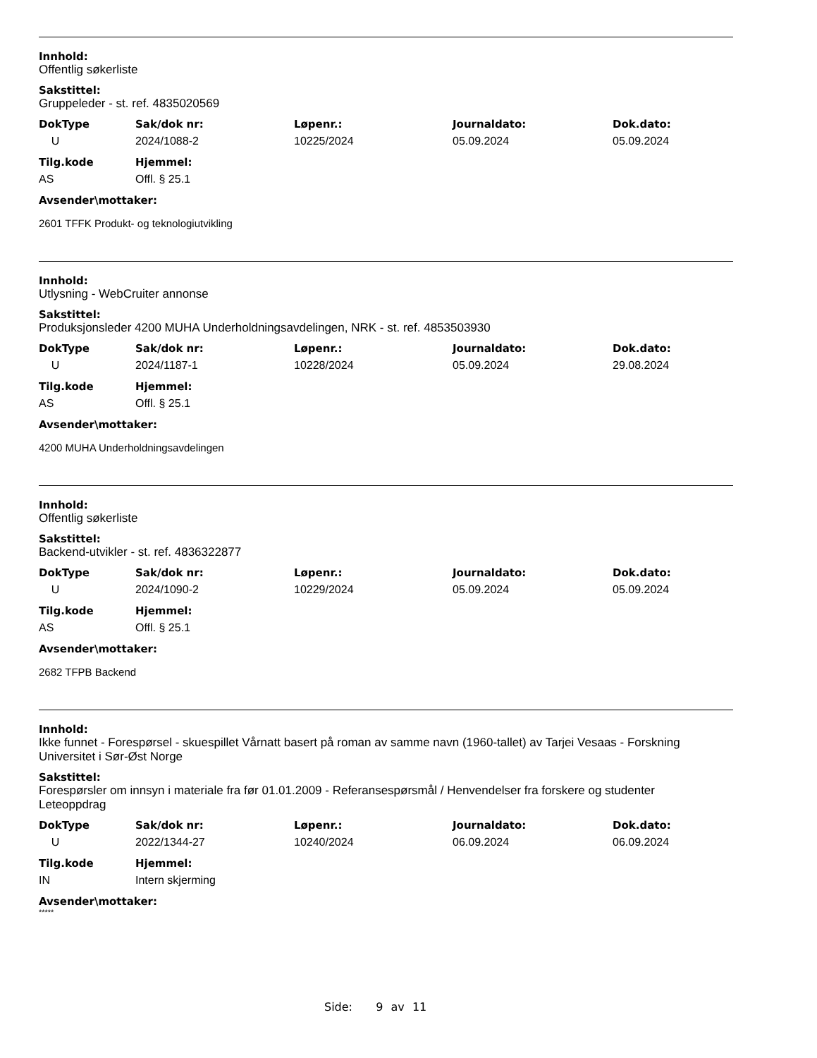Innhold:
Offentlig søkerliste
Sakstittel:
Gruppeleder - st. ref. 4835020569
| DokType | Sak/dok nr: | Løpenr.: | Journaldato: | Dok.dato: |
| --- | --- | --- | --- | --- |
| U | 2024/1088-2 | 10225/2024 | 05.09.2024 | 05.09.2024 |
| Tilg.kode | Hjemmel: |
| --- | --- |
| AS | Offl. § 25.1 |
Avsender\mottaker:
2601 TFFK Produkt- og teknologiutvikling
Innhold:
Utlysning - WebCruiter annonse
Sakstittel:
Produksjonsleder 4200 MUHA Underholdningsavdelingen, NRK - st. ref. 4853503930
| DokType | Sak/dok nr: | Løpenr.: | Journaldato: | Dok.dato: |
| --- | --- | --- | --- | --- |
| U | 2024/1187-1 | 10228/2024 | 05.09.2024 | 29.08.2024 |
| Tilg.kode | Hjemmel: |
| --- | --- |
| AS | Offl. § 25.1 |
Avsender\mottaker:
4200 MUHA Underholdningsavdelingen
Innhold:
Offentlig søkerliste
Sakstittel:
Backend-utvikler - st. ref. 4836322877
| DokType | Sak/dok nr: | Løpenr.: | Journaldato: | Dok.dato: |
| --- | --- | --- | --- | --- |
| U | 2024/1090-2 | 10229/2024 | 05.09.2024 | 05.09.2024 |
| Tilg.kode | Hjemmel: |
| --- | --- |
| AS | Offl. § 25.1 |
Avsender\mottaker:
2682 TFPB Backend
Innhold:
Ikke funnet - Forespørsel - skuespillet Vårnatt basert på roman av samme navn (1960-tallet) av Tarjei Vesaas - Forskning Universitet i Sør-Øst Norge
Sakstittel:
Forespørsler om innsyn i materiale fra før 01.01.2009 - Referansespørsmål / Henvendelser fra forskere og studenter
Leteoppdrag
| DokType | Sak/dok nr: | Løpenr.: | Journaldato: | Dok.dato: |
| --- | --- | --- | --- | --- |
| U | 2022/1344-27 | 10240/2024 | 06.09.2024 | 06.09.2024 |
| Tilg.kode | Hjemmel: |
| --- | --- |
| IN | Intern skjerming |
Avsender\mottaker:
*****
Side: 9 av 11